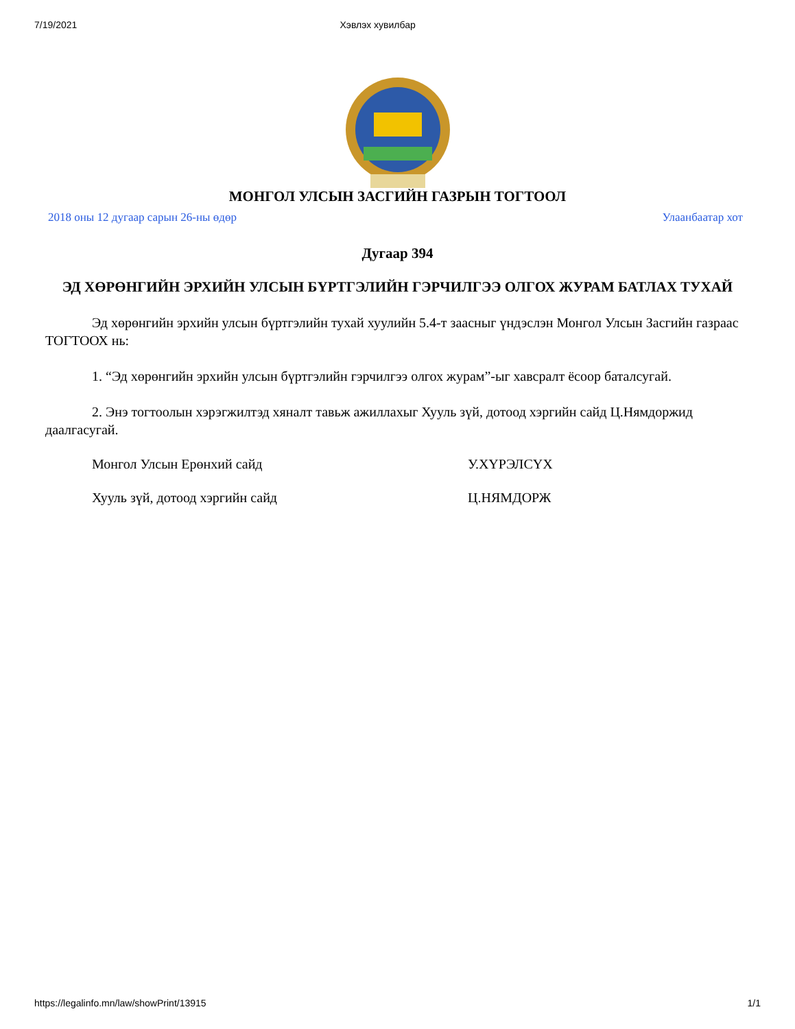7/19/2021 Хэвлэх хувилбар
МОНГОЛ УЛСЫН ЗАСГИЙН ГАЗРЫН ТОГТООЛ
2018 оны 12 дугаар сарын 26-ны өдөр Улаанбаатар хот
Дугаар 394
ЭД ХӨРӨНГИЙН ЭРХИЙН УЛСЫН БҮРТГЭЛИЙН ГЭРЧИЛГЭЭ ОЛГОХ ЖУРАМ БАТЛАХ ТУХАЙ
Эд хөрөнгийн эрхийн улсын бүртгэлийн тухай хуулийн 5.4-т заасныг үндэслэн Монгол Улсын Засгийн газраас ТОГТООХ нь:
1. “Эд хөрөнгийн эрхийн улсын бүртгэлийн гэрчилгээ олгох журам”-ыг хавсралт ёсоор баталсугай.
2. Энэ тогтоолын хэрэгжилтэд хяналт тавьж ажиллахыг Хууль зүй, дотоод хэргийн сайд Ц.Нямдоржид даалгасугай.
Монгол Улсын Ерөнхий сайд У.ХҮРЭЛСҮХ
Хууль зүй, дотоод хэргийн сайд Ц.НЯМДОРЖ
https://legalinfo.mn/law/showPrint/13915 1/1